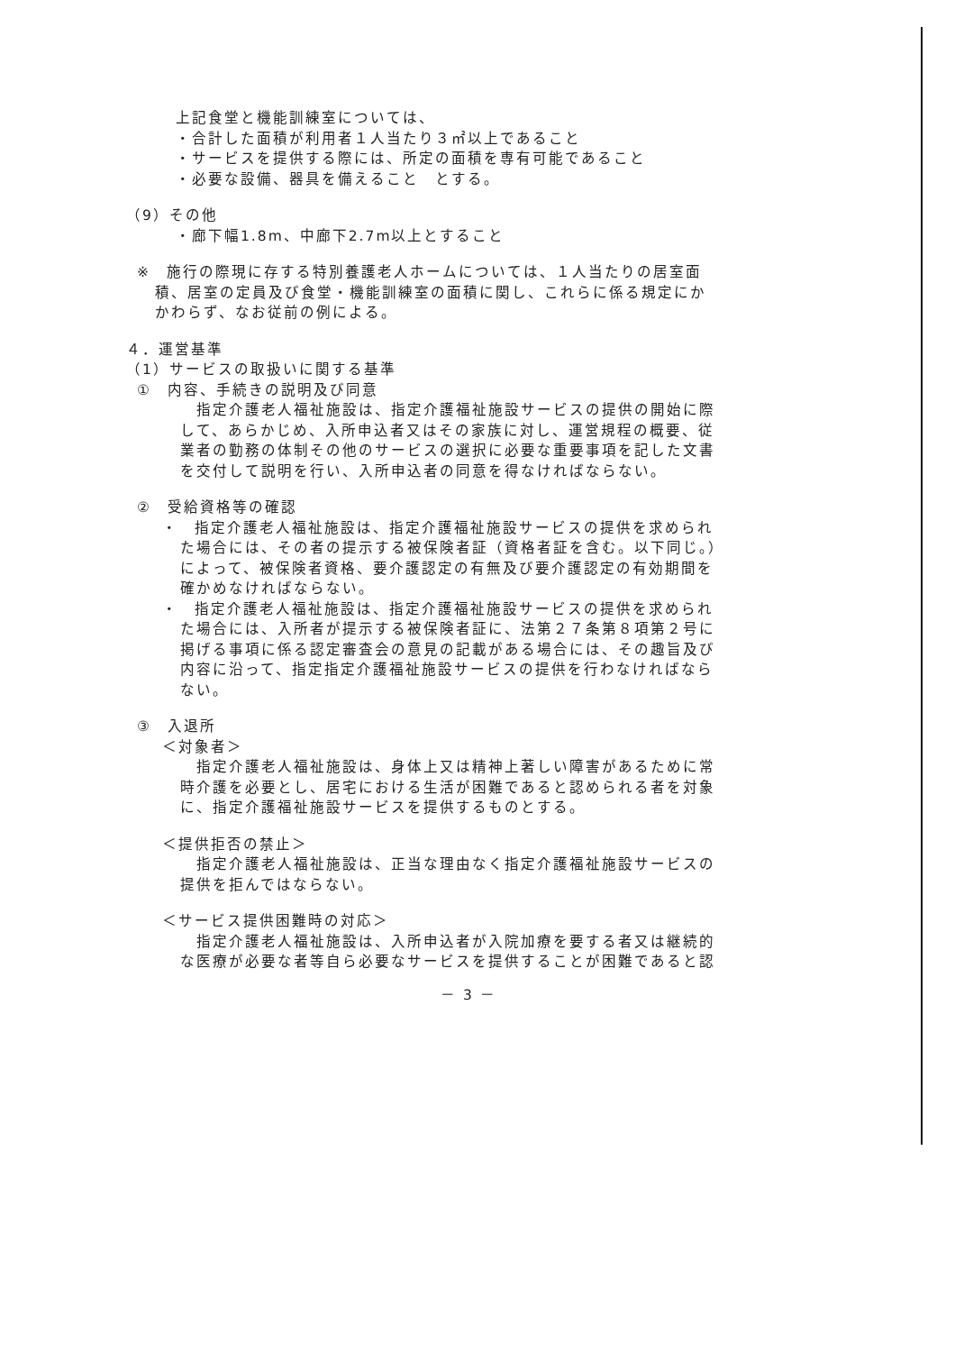上記食堂と機能訓練室については、
・合計した面積が利用者１人当たり３㎡以上であること
・サービスを提供する際には、所定の面積を専有可能であること
・必要な設備、器具を備えること　とする。
（9）その他
・廊下幅1.8m、中廊下2.7m以上とすること
※　施行の際現に存する特別養護老人ホームについては、１人当たりの居室面
積、居室の定員及び食堂・機能訓練室の面積に関し、これらに係る規定にか
かわらず、なお従前の例による。
４．運営基準
（1）サービスの取扱いに関する基準
①　内容、手続きの説明及び同意
　指定介護老人福祉施設は、指定介護福祉施設サービスの提供の開始に際
して、あらかじめ、入所申込者又はその家族に対し、運営規程の概要、従
業者の勤務の体制その他のサービスの選択に必要な重要事項を記した文書
を交付して説明を行い、入所申込者の同意を得なければならない。
②　受給資格等の確認
・　指定介護老人福祉施設は、指定介護福祉施設サービスの提供を求められ
た場合には、その者の提示する被保険者証（資格者証を含む。以下同じ。）
によって、被保険者資格、要介護認定の有無及び要介護認定の有効期間を
確かめなければならない。
・　指定介護老人福祉施設は、指定介護福祉施設サービスの提供を求められ
た場合には、入所者が提示する被保険者証に、法第２７条第８項第２号に
掲げる事項に係る認定審査会の意見の記載がある場合には、その趣旨及び
内容に沿って、指定指定介護福祉施設サービスの提供を行わなければなら
ない。
③　入退所
＜対象者＞
　指定介護老人福祉施設は、身体上又は精神上著しい障害があるために常
時介護を必要とし、居宅における生活が困難であると認められる者を対象
に、指定介護福祉施設サービスを提供するものとする。
＜提供拒否の禁止＞
　指定介護老人福祉施設は、正当な理由なく指定介護福祉施設サービスの
提供を拒んではならない。
＜サービス提供困難時の対応＞
　指定介護老人福祉施設は、入所申込者が入院加療を要する者又は継続的
な医療が必要な者等自ら必要なサービスを提供することが困難であると認
－ 3 －